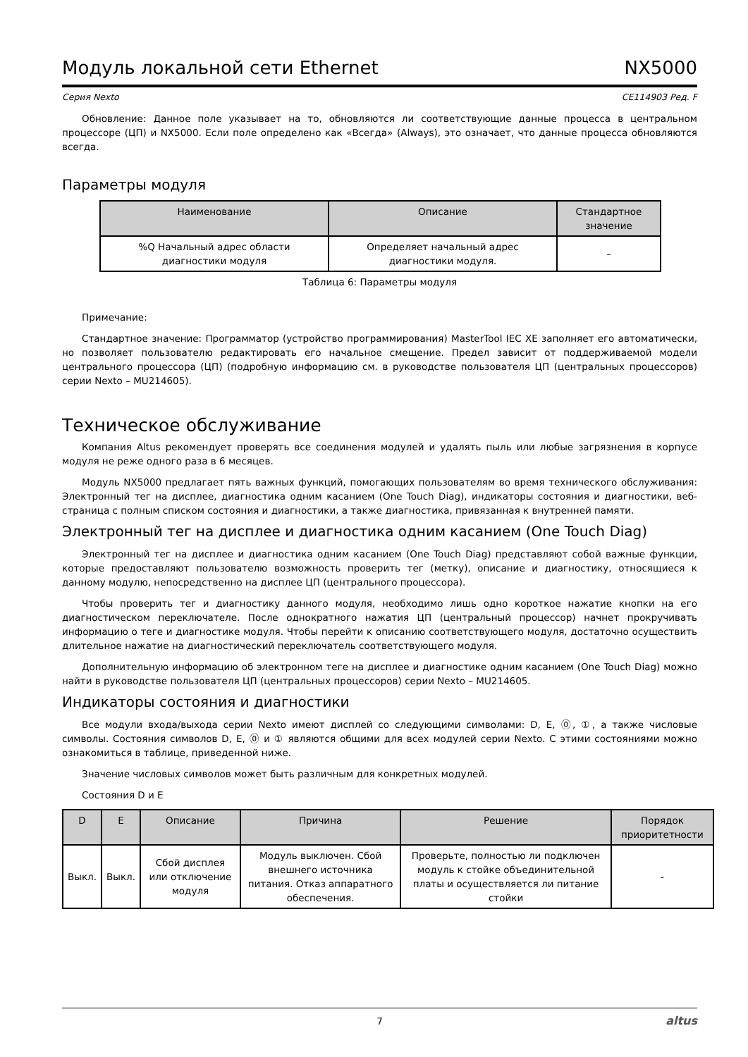Модуль локальной сети Ethernet NX5000
Серия Nexto CE114903 Ред. F
Обновление: Данное поле указывает на то, обновляются ли соответствующие данные процесса в центральном процессоре (ЦП) и NX5000. Если поле определено как «Всегда» (Always), это означает, что данные процесса обновляются всегда.
Параметры модуля
| Наименование | Описание | Стандартное значение |
| --- | --- | --- |
| %Q Начальный адрес области диагностики модуля | Определяет начальный адрес диагностики модуля. | – |
Таблица 6: Параметры модуля
Примечание:
Стандартное значение: Программатор (устройство программирования) MasterTool IEC XE заполняет его автоматически, но позволяет пользователю редактировать его начальное смещение. Предел зависит от поддерживаемой модели центрального процессора (ЦП) (подробную информацию см. в руководстве пользователя ЦП (центральных процессоров) серии Nexto – MU214605).
Техническое обслуживание
Компания Altus рекомендует проверять все соединения модулей и удалять пыль или любые загрязнения в корпусе модуля не реже одного раза в 6 месяцев.
Модуль NX5000 предлагает пять важных функций, помогающих пользователям во время технического обслуживания: Электронный тег на дисплее, диагностика одним касанием (One Touch Diag), индикаторы состояния и диагностики, веб-страница с полным списком состояния и диагностики, а также диагностика, привязанная к внутренней памяти.
Электронный тег на дисплее и диагностика одним касанием (One Touch Diag)
Электронный тег на дисплее и диагностика одним касанием (One Touch Diag) представляют собой важные функции, которые предоставляют пользователю возможность проверить тег (метку), описание и диагностику, относящиеся к данному модулю, непосредственно на дисплее ЦП (центрального процессора).
Чтобы проверить тег и диагностику данного модуля, необходимо лишь одно короткое нажатие кнопки на его диагностическом переключателе. После однократного нажатия ЦП (центральный процессор) начнет прокручивать информацию о теге и диагностике модуля. Чтобы перейти к описанию соответствующего модуля, достаточно осуществить длительное нажатие на диагностический переключатель соответствующего модуля.
Дополнительную информацию об электронном теге на дисплее и диагностике одним касанием (One Touch Diag) можно найти в руководстве пользователя ЦП (центральных процессоров) серии Nexto – MU214605.
Индикаторы состояния и диагностики
Все модули входа/выхода серии Nexto имеют дисплей со следующими символами: D, E, ⓪, ①, а также числовые символы. Состояния символов D, E, ⓪ и ① являются общими для всех модулей серии Nexto. С этими состояниями можно ознакомиться в таблице, приведенной ниже.
Значение числовых символов может быть различным для конкретных модулей.
Состояния D и E
| D | E | Описание | Причина | Решение | Порядок приоритетности |
| --- | --- | --- | --- | --- | --- |
| Выкл. | Выкл. | Сбой дисплея или отключение модуля | Модуль выключен. Сбой внешнего источника питания. Отказ аппаратного обеспечения. | Проверьте, полностью ли подключен модуль к стойке объединительной платы и осуществляется ли питание стойки | - |
7 altus